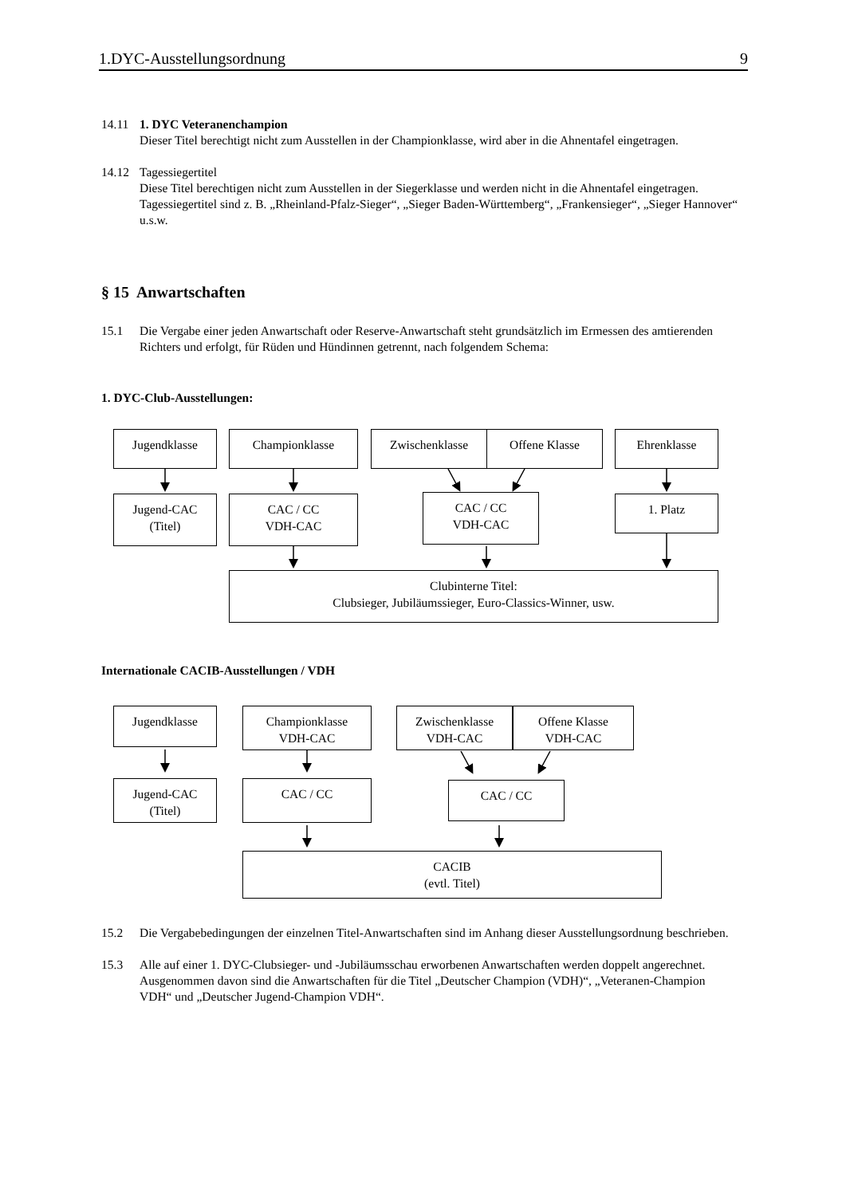1.DYC-Ausstellungsordnung 9
14.11 1. DYC Veteranenchampion
Dieser Titel berechtigt nicht zum Ausstellen in der Championklasse, wird aber in die Ahnentafel eingetragen.
14.12 Tagessiegertitel
Diese Titel berechtigen nicht zum Ausstellen in der Siegerklasse und werden nicht in die Ahnentafel eingetragen. Tagessiegertitel sind z. B. „Rheinland-Pfalz-Sieger“, „Sieger Baden-Württemberg“, „Frankensieger“, „Sieger Hannover“ u.s.w.
§ 15 Anwartschaften
15.1 Die Vergabe einer jeden Anwartschaft oder Reserve-Anwartschaft steht grundsätzlich im Ermessen des amtierenden Richters und erfolgt, für Rüden und Hündinnen getrennt, nach folgendem Schema:
1. DYC-Club-Ausstellungen:
Jugendklasse Championklasse Zwischenklasse Offene Klasse Ehrenklasse
Jugend-CAC
(Titel)
CAC / CC
VDH-CAC
CAC / CC
VDH-CAC
1. Platz
Clubinterne Titel:
Clubsieger, Jubiläumssieger, Euro-Classics-Winner, usw.
Internationale CACIB-Ausstellungen / VDH
Jugendklasse
Championklasse
VDH-CAC
Zwischenklasse
VDH-CAC
Offene Klasse
VDH-CAC
Jugend-CAC
(Titel)
CAC / CC CAC / CC
CACIB
(evtl. Titel)
15.2 Die Vergabebedingungen der einzelnen Titel-Anwartschaften sind im Anhang dieser Ausstellungsordnung beschrieben.
15.3 Alle auf einer 1. DYC-Clubsieger- und -Jubiläumsschau erworbenen Anwartschaften werden doppelt angerechnet. Ausgenommen davon sind die Anwartschaften für die Titel „Deutscher Champion (VDH)“, „Veteranen-Champion VDH“ und „Deutscher Jugend-Champion VDH“.